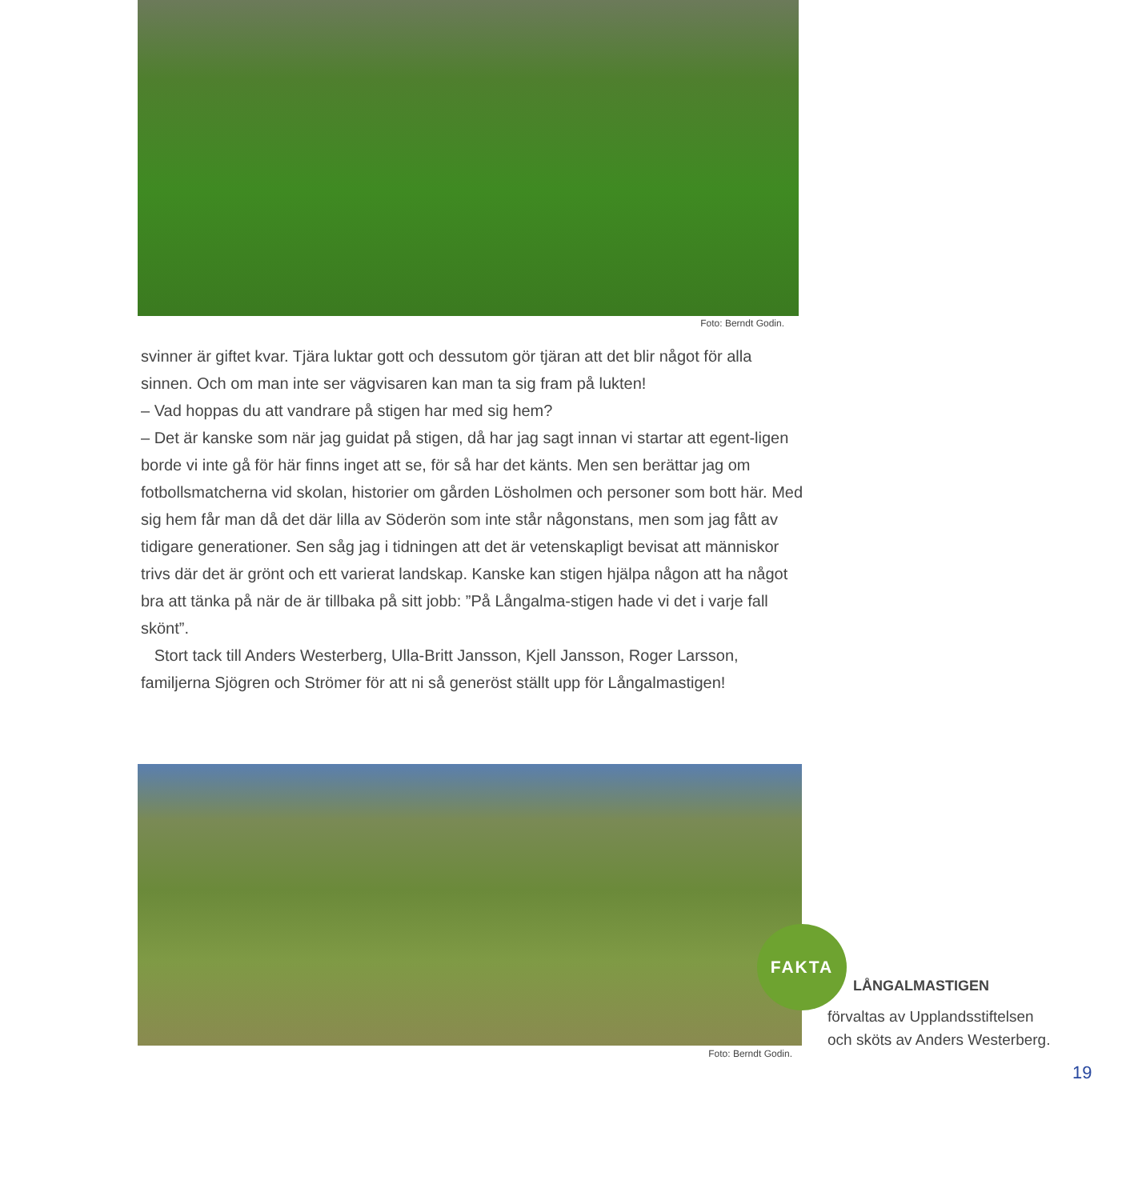Foto: Berndt Godin.
svinner är giftet kvar. Tjära luktar gott och dessutom gör tjäran att det blir något för alla sinnen. Och om man inte ser vägvisaren kan man ta sig fram på lukten!
– Vad hoppas du att vandrare på stigen har med sig hem?
– Det är kanske som när jag guidat på stigen, då har jag sagt innan vi startar att egent-ligen borde vi inte gå för här finns inget att se, för så har det känts. Men sen berättar jag om fotbollsmatcherna vid skolan, historier om gården Lösholmen och personer som bott här. Med sig hem får man då det där lilla av Söderön som inte står någonstans, men som jag fått av tidigare generationer. Sen såg jag i tidningen att det är vetenskapligt bevisat att människor trivs där det är grönt och ett varierat landskap. Kanske kan stigen hjälpa någon att ha något bra att tänka på när de är tillbaka på sitt jobb: ”På Långalma-stigen hade vi det i varje fall skönt”.
Stort tack till Anders Westerberg, Ulla-Britt Jansson, Kjell Jansson, Roger Larsson, familjerna Sjögren och Strömer för att ni så generöst ställt upp för Långalmastigen!
Foto: Berndt Godin.
FAKTA
LÅNGALMASTIGEN
förvaltas av Upplandsstiftelsen
och sköts av Anders Westerberg.
19